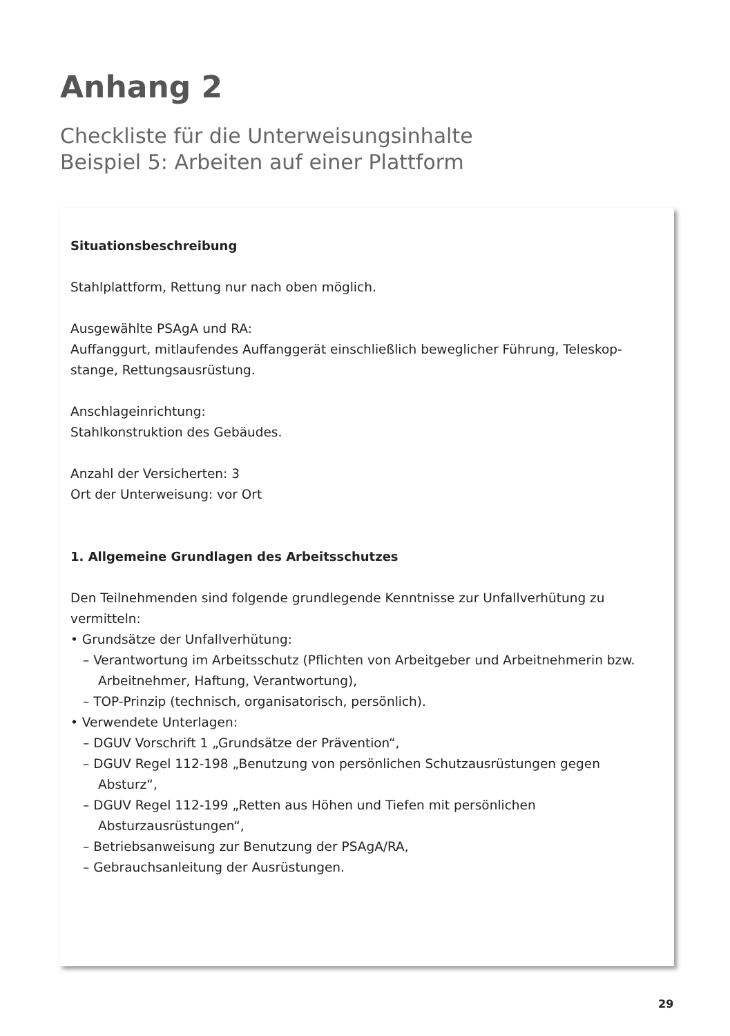Anhang 2
Checkliste für die Unterweisungsinhalte
Beispiel 5: Arbeiten auf einer Plattform
Situationsbeschreibung
Stahlplattform, Rettung nur nach oben möglich.
Ausgewählte PSAgA und RA:
Auffanggurt, mitlaufendes Auffanggerät einschließlich beweglicher Führung, Teleskop-stange, Rettungsausrüstung.
Anschlageinrichtung:
Stahlkonstruktion des Gebäudes.
Anzahl der Versicherten: 3
Ort der Unterweisung: vor Ort
1. Allgemeine Grundlagen des Arbeitsschutzes
Den Teilnehmenden sind folgende grundlegende Kenntnisse zur Unfallverhütung zu vermitteln:
• Grundsätze der Unfallverhütung:
– Verantwortung im Arbeitsschutz (Pflichten von Arbeitgeber und Arbeitnehmerin bzw. Arbeitnehmer, Haftung, Verantwortung),
– TOP-Prinzip (technisch, organisatorisch, persönlich).
• Verwendete Unterlagen:
– DGUV Vorschrift 1 „Grundsätze der Prävention“,
– DGUV Regel 112-198 „Benutzung von persönlichen Schutzausrüstungen gegen Absturz“,
– DGUV Regel 112-199 „Retten aus Höhen und Tiefen mit persönlichen Absturzausrüstungen“,
– Betriebsanweisung zur Benutzung der PSAgA/RA,
– Gebrauchsanleitung der Ausrüstungen.
29